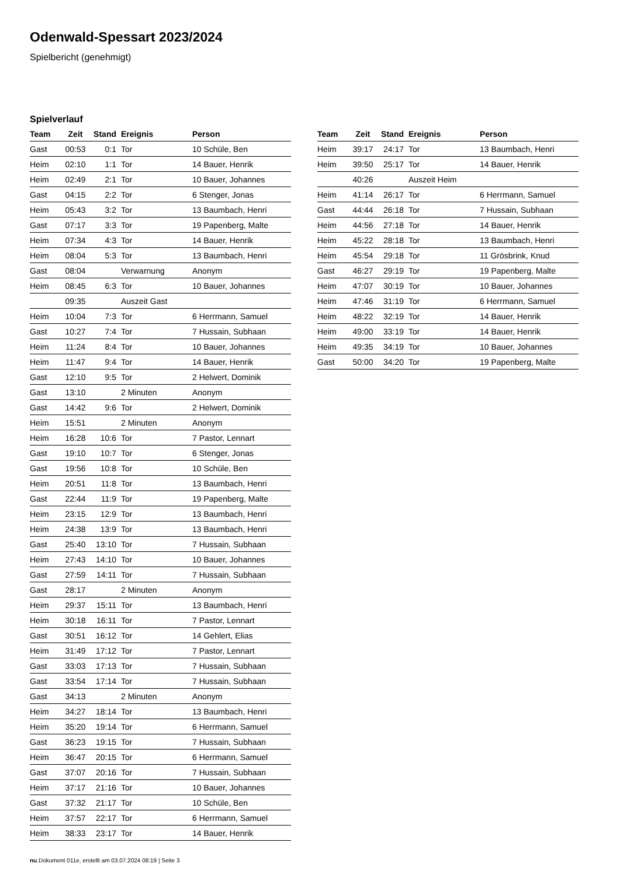Odenwald-Spessart 2023/2024
Spielbericht (genehmigt)
Spielverlauf
| Team | Zeit | Stand | Ereignis | Person |
| --- | --- | --- | --- | --- |
| Gast | 00:53 | 0:1 | Tor | 10 Schüle, Ben |
| Heim | 02:10 | 1:1 | Tor | 14 Bauer, Henrik |
| Heim | 02:49 | 2:1 | Tor | 10 Bauer, Johannes |
| Gast | 04:15 | 2:2 | Tor | 6 Stenger, Jonas |
| Heim | 05:43 | 3:2 | Tor | 13 Baumbach, Henri |
| Gast | 07:17 | 3:3 | Tor | 19 Papenberg, Malte |
| Heim | 07:34 | 4:3 | Tor | 14 Bauer, Henrik |
| Heim | 08:04 | 5:3 | Tor | 13 Baumbach, Henri |
| Gast | 08:04 | | Verwarnung | Anonym |
| Heim | 08:45 | 6:3 | Tor | 10 Bauer, Johannes |
| | 09:35 | | Auszeit Gast | |
| Heim | 10:04 | 7:3 | Tor | 6 Herrmann, Samuel |
| Gast | 10:27 | 7:4 | Tor | 7 Hussain, Subhaan |
| Heim | 11:24 | 8:4 | Tor | 10 Bauer, Johannes |
| Heim | 11:47 | 9:4 | Tor | 14 Bauer, Henrik |
| Gast | 12:10 | 9:5 | Tor | 2 Helwert, Dominik |
| Gast | 13:10 | | 2 Minuten | Anonym |
| Gast | 14:42 | 9:6 | Tor | 2 Helwert, Dominik |
| Heim | 15:51 | | 2 Minuten | Anonym |
| Heim | 16:28 | 10:6 | Tor | 7 Pastor, Lennart |
| Gast | 19:10 | 10:7 | Tor | 6 Stenger, Jonas |
| Gast | 19:56 | 10:8 | Tor | 10 Schüle, Ben |
| Heim | 20:51 | 11:8 | Tor | 13 Baumbach, Henri |
| Gast | 22:44 | 11:9 | Tor | 19 Papenberg, Malte |
| Heim | 23:15 | 12:9 | Tor | 13 Baumbach, Henri |
| Heim | 24:38 | 13:9 | Tor | 13 Baumbach, Henri |
| Gast | 25:40 | 13:10 | Tor | 7 Hussain, Subhaan |
| Heim | 27:43 | 14:10 | Tor | 10 Bauer, Johannes |
| Gast | 27:59 | 14:11 | Tor | 7 Hussain, Subhaan |
| Gast | 28:17 | | 2 Minuten | Anonym |
| Heim | 29:37 | 15:11 | Tor | 13 Baumbach, Henri |
| Heim | 30:18 | 16:11 | Tor | 7 Pastor, Lennart |
| Gast | 30:51 | 16:12 | Tor | 14 Gehlert, Elias |
| Heim | 31:49 | 17:12 | Tor | 7 Pastor, Lennart |
| Gast | 33:03 | 17:13 | Tor | 7 Hussain, Subhaan |
| Gast | 33:54 | 17:14 | Tor | 7 Hussain, Subhaan |
| Gast | 34:13 | | 2 Minuten | Anonym |
| Heim | 34:27 | 18:14 | Tor | 13 Baumbach, Henri |
| Heim | 35:20 | 19:14 | Tor | 6 Herrmann, Samuel |
| Gast | 36:23 | 19:15 | Tor | 7 Hussain, Subhaan |
| Heim | 36:47 | 20:15 | Tor | 6 Herrmann, Samuel |
| Gast | 37:07 | 20:16 | Tor | 7 Hussain, Subhaan |
| Heim | 37:17 | 21:16 | Tor | 10 Bauer, Johannes |
| Gast | 37:32 | 21:17 | Tor | 10 Schüle, Ben |
| Heim | 37:57 | 22:17 | Tor | 6 Herrmann, Samuel |
| Heim | 38:33 | 23:17 | Tor | 14 Bauer, Henrik |
| Team | Zeit | Stand | Ereignis | Person |
| --- | --- | --- | --- | --- |
| Heim | 39:17 | 24:17 | Tor | 13 Baumbach, Henri |
| Heim | 39:50 | 25:17 | Tor | 14 Bauer, Henrik |
| | 40:26 | | Auszeit Heim | |
| Heim | 41:14 | 26:17 | Tor | 6 Herrmann, Samuel |
| Gast | 44:44 | 26:18 | Tor | 7 Hussain, Subhaan |
| Heim | 44:56 | 27:18 | Tor | 14 Bauer, Henrik |
| Heim | 45:22 | 28:18 | Tor | 13 Baumbach, Henri |
| Heim | 45:54 | 29:18 | Tor | 11 Grösbrink, Knud |
| Gast | 46:27 | 29:19 | Tor | 19 Papenberg, Malte |
| Heim | 47:07 | 30:19 | Tor | 10 Bauer, Johannes |
| Heim | 47:46 | 31:19 | Tor | 6 Herrmann, Samuel |
| Heim | 48:22 | 32:19 | Tor | 14 Bauer, Henrik |
| Heim | 49:00 | 33:19 | Tor | 14 Bauer, Henrik |
| Heim | 49:35 | 34:19 | Tor | 10 Bauer, Johannes |
| Gast | 50:00 | 34:20 | Tor | 19 Papenberg, Malte |
nu.Dokument 011e, erstellt am 03.07.2024 08:19 | Seite 3